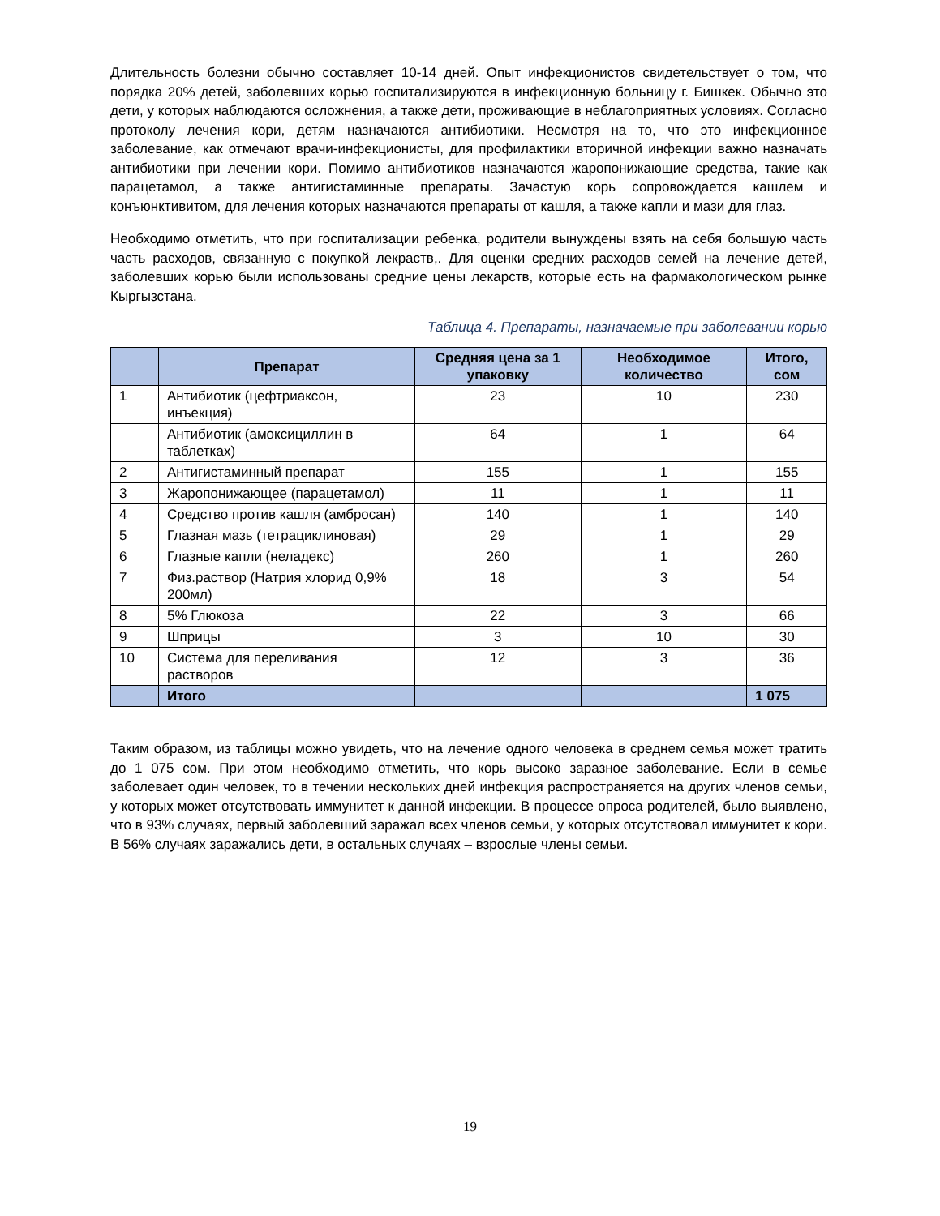Длительность болезни обычно составляет 10-14 дней. Опыт инфекционистов свидетельствует о том, что порядка 20% детей, заболевших корью госпитализируются в инфекционную больницу г. Бишкек. Обычно это дети, у которых наблюдаются осложнения, а также дети, проживающие в неблагоприятных условиях. Согласно протоколу лечения кори, детям назначаются антибиотики. Несмотря на то, что это инфекционное заболевание, как отмечают врачи-инфекционисты, для профилактики вторичной инфекции важно назначать антибиотики при лечении кори. Помимо антибиотиков назначаются жаропонижающие средства, такие как парацетамол, а также антигистаминные препараты. Зачастую корь сопровождается кашлем и конъюнктивитом, для лечения которых назначаются препараты от кашля, а также капли и мази для глаз.
Необходимо отметить, что при госпитализации ребенка, родители вынуждены взять на себя большую часть часть расходов, связанную с покупкой лекраств,. Для оценки средних расходов семей на лечение детей, заболевших корью были использованы средние цены лекарств, которые есть на фармакологическом рынке Кыргызстана.
Таблица 4. Препараты, назначаемые при заболевании корью
| | Препарат | Средняя цена за 1 упаковку | Необходимое количество | Итого, сом |
| --- | --- | --- | --- | --- |
| 1 | Антибиотик (цефтриаксон, инъекция) | 23 | 10 | 230 |
| | Антибиотик (амоксициллин в таблетках) | 64 | 1 | 64 |
| 2 | Антигистаминный препарат | 155 | 1 | 155 |
| 3 | Жаропонижающее (парацетамол) | 11 | 1 | 11 |
| 4 | Средство против кашля (амбросан) | 140 | 1 | 140 |
| 5 | Глазная мазь (тетрациклиновая) | 29 | 1 | 29 |
| 6 | Глазные капли (неладекс) | 260 | 1 | 260 |
| 7 | Физ.раствор (Натрия хлорид 0,9% 200мл) | 18 | 3 | 54 |
| 8 | 5% Глюкоза | 22 | 3 | 66 |
| 9 | Шприцы | 3 | 10 | 30 |
| 10 | Система для переливания растворов | 12 | 3 | 36 |
| | Итого | | | 1 075 |
Таким образом, из таблицы можно увидеть, что на лечение одного человека в среднем семья может тратить до 1 075 сом. При этом необходимо отметить, что корь высоко заразное заболевание. Если в семье заболевает один человек, то в течении нескольких дней инфекция распространяется на других членов семьи, у которых может отсутствовать иммунитет к данной инфекции. В процессе опроса родителей, было выявлено, что в 93% случаях, первый заболевший заражал всех членов семьи, у которых отсутствовал иммунитет к кори. В 56% случаях заражались дети, в остальных случаях – взрослые члены семьи.
19